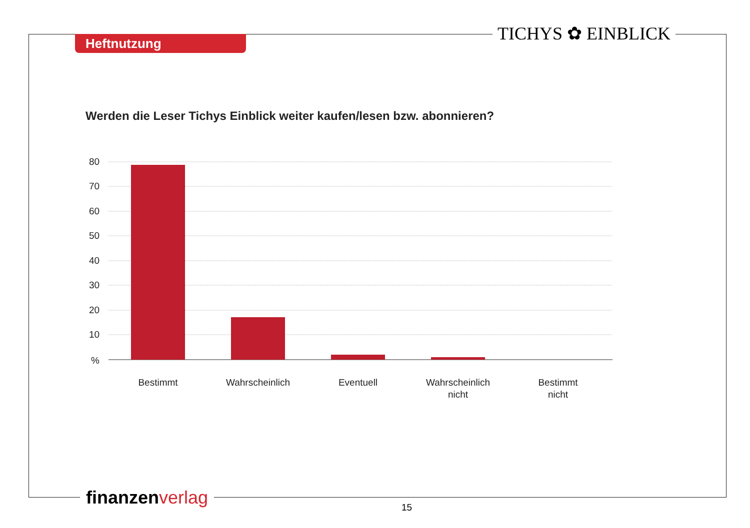Heftnutzung TICHYS ✿ EINBLICK
Werden die Leser Tichys Einblick weiter kaufen/lesen bzw. abonnieren?
80
70
60
50
40
30
20
10
%
Bestimmt
Wahrscheinlich
Eventuell
Wahrscheinlich
nicht
Bestimmt
nicht
finanzen verlag 15